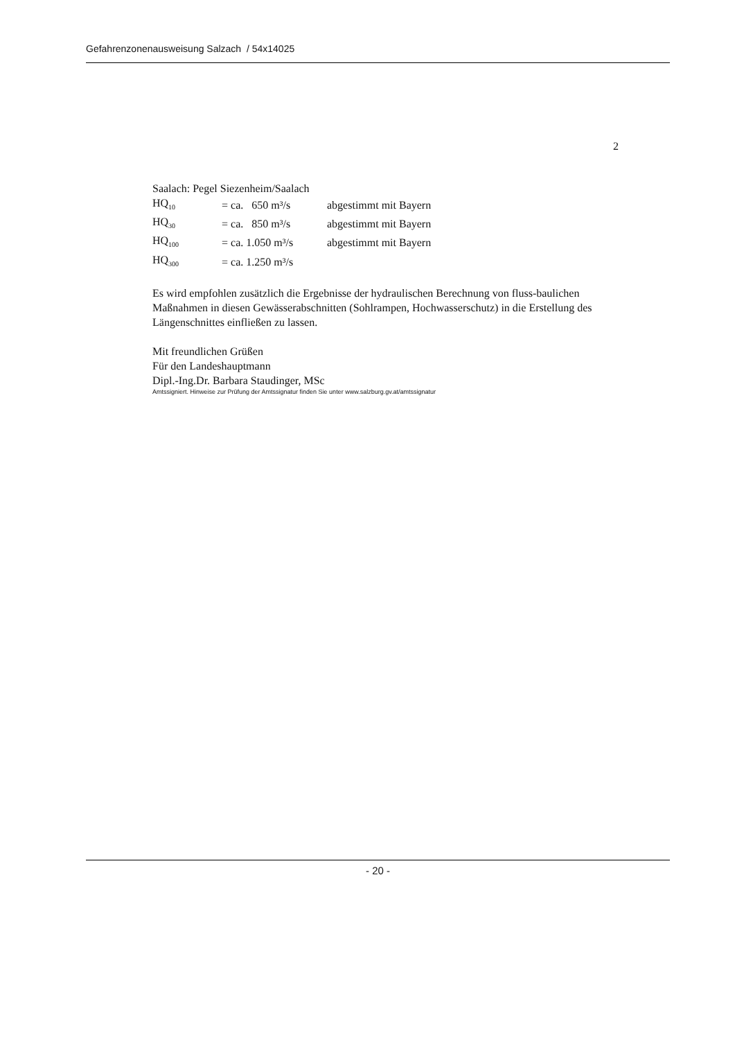Gefahrenzonenausweisung Salzach / 54x14025
2
Saalach: Pegel Siezenheim/Saalach
| HQ<sub>10</sub> | = ca. 650 m³/s | abgestimmt mit Bayern |
| HQ<sub>30</sub> | = ca. 850 m³/s | abgestimmt mit Bayern |
| HQ<sub>100</sub> | = ca. 1.050 m³/s | abgestimmt mit Bayern |
| HQ<sub>300</sub> | = ca. 1.250 m³/s | |
Es wird empfohlen zusätzlich die Ergebnisse der hydraulischen Berechnung von fluss-baulichen Maßnahmen in diesen Gewässerabschnitten (Sohlrampen, Hochwasserschutz) in die Erstellung des Längenschnittes einfließen zu lassen.
Mit freundlichen Grüßen
Für den Landeshauptmann
Dipl.-Ing.Dr. Barbara Staudinger, MSc
Amtssigniert. Hinweise zur Prüfung der Amtssignatur finden Sie unter www.salzburg.gv.at/amtssignatur
- 20 -